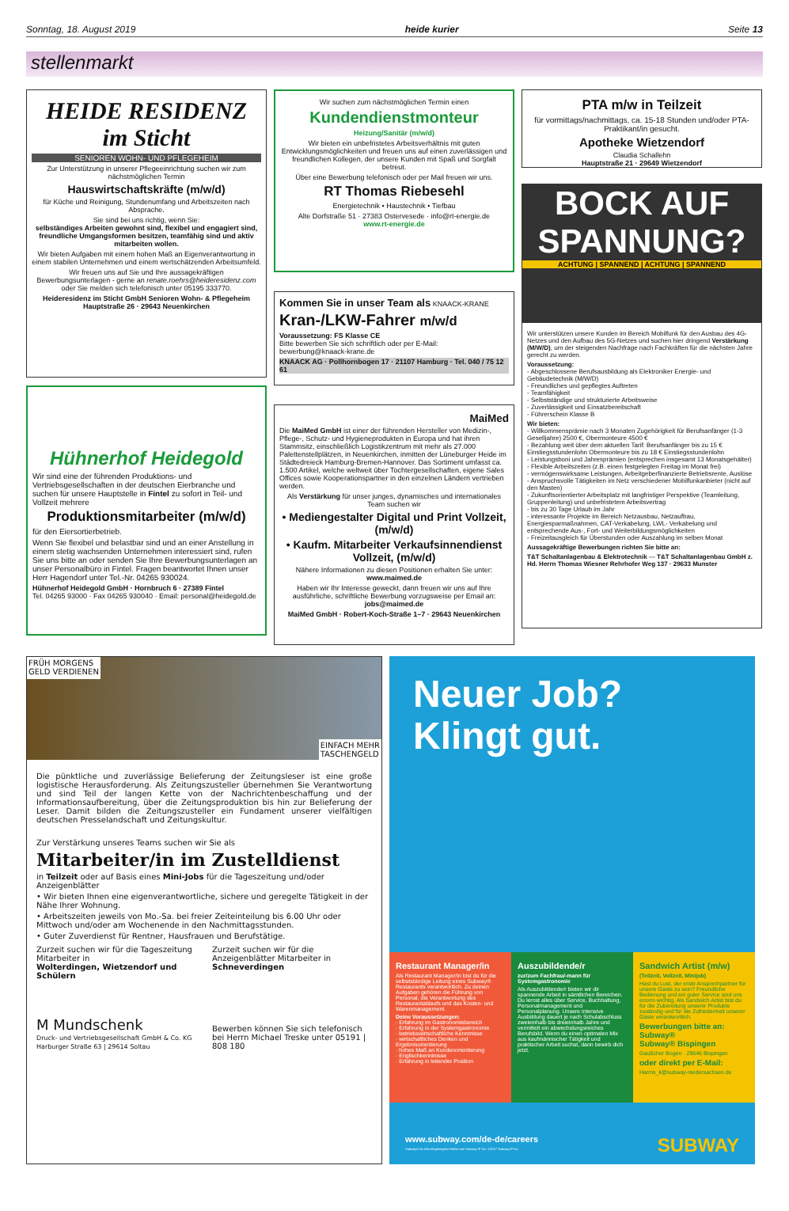Sonntag, 18. August 2019 heide kurier Seite 13
stellenmarkt
HEIDE RESIDENZ im Sticht
SENIOREN WOHN- UND PFLEGEHEIM
Zur Unterstützung in unserer Pflegeeinrichtung suchen wir zum nächstmöglichen Termin
Hauswirtschaftskräfte (m/w/d)
für Küche und Reinigung, Stundenumfang und Arbeitszeiten nach Absprache.
Sie sind bei uns richtig, wenn Sie:
selbständiges Arbeiten gewohnt sind, flexibel und engagiert sind, freundliche Umgangsformen besitzen, teamfähig sind und aktiv mitarbeiten wollen.
Wir bieten Aufgaben mit einem hohen Maß an Eigenverantwortung in einem stabilen Unternehmen und einem wertschätzenden Arbeitsumfeld.
Wir freuen uns auf Sie und Ihre aussagekräftigen Bewerbungsunterlagen - gerne an renate.roehrs@heideresidenz.com oder Sie melden sich telefonisch unter 05195 333770.
Heideresidenz im Sticht GmbH Senioren Wohn- & Pflegeheim Hauptstraße 26 · 29643 Neuenkirchen
Hühnerhof Heidegold
Wir sind eine der führenden Produktions- und Vertriebsgesellschaften in der deutschen Eierbranche und suchen für unsere Hauptstelle in Fintel zu sofort in Teil- und Vollzeit mehrere
Produktionsmitarbeiter (m/w/d)
für den Eiersortierbetrieb.
Wenn Sie flexibel und belastbar sind und an einer Anstellung in einem stetig wachsenden Unternehmen interessiert sind, rufen Sie uns bitte an oder senden Sie Ihre Bewerbungsunterlagen an unser Personalbüro in Fintel. Fragen beantwortet Ihnen unser Herr Hagendorf unter Tel.-Nr. 04265 930024.
Hühnerhof Heidegold GmbH · Hornbruch 6 · 27389 Fintel
Tel. 04265 93000 · Fax 04265 930040 · Email: personal@heidegold.de
Wir suchen zum nächstmöglichen Termin einen
Kundendienstmonteur
Heizung/Sanitär (m/w/d)
Wir bieten ein unbefristetes Arbeitsverhältnis mit guten Entwicklungsmöglichkeiten und freuen uns auf einen zuverlässigen und freundlichen Kollegen, der unsere Kunden mit Spaß und Sorgfalt betreut.
Über eine Bewerbung telefonisch oder per Mail freuen wir uns.
RT Thomas Riebesehl
Energietechnik • Haustechnik • Tiefbau
Alte Dorfstraße 51 · 27383 Ostervesede · info@rt-energie.de
www.rt-energie.de
Kommen Sie in unser Team als KNAACK-KRANE
Kran-/LKW-Fahrer m/w/d
Voraussetzung: FS Klasse CE
Bitte bewerben Sie sich schriftlich oder per E-Mail:
bewerbung@knaack-krane.de
KNAACK AG · Pollhornbogen 17 · 21107 Hamburg · Tel. 040 / 75 12 61
MaiMed
Die MaiMed GmbH ist einer der führenden Hersteller von Medizin-, Pflege-, Schutz- und Hygieneprodukten in Europa und hat ihren Stammsitz, einschließlich Logistikzentrum mit mehr als 27.000 Palettenstellplätzen, in Neuenkirchen, inmitten der Lüneburger Heide im Städtedreieck Hamburg-Bremen-Hannover. Das Sortiment umfasst ca. 1.500 Artikel, welche weltweit über Tochtergesellschaften, eigene Sales Offices sowie Kooperationspartner in den einzelnen Ländern vertrieben werden.
Als Verstärkung für unser junges, dynamisches und internationales Team suchen wir
• Mediengestalter Digital und Print Vollzeit, (m/w/d)
• Kaufm. Mitarbeiter Verkaufsinnendienst Vollzeit, (m/w/d)
Nähere Informationen zu diesen Positionen erhalten Sie unter: www.maimed.de
Haben wir Ihr Interesse geweckt, dann freuen wir uns auf Ihre ausführliche, schriftliche Bewerbung vorzugsweise per Email an: jobs@maimed.de
MaiMed GmbH · Robert-Koch-Straße 1–7 · 29643 Neuenkirchen
PTA m/w in Teilzeit
für vormittags/nachmittags, ca. 15-18 Stunden und/oder PTA-Praktikant/in gesucht.
Apotheke Wietzendorf
Claudia Schallehn
Hauptstraße 21 · 29649 Wietzendorf
BOCK AUF SPANNUNG?
ACHTUNG | SPANNEND | ACHTUNG | SPANNEND
Wir unterstützen unsere Kunden im Bereich Mobilfunk für den Ausbau des 4G-Netzes und den Aufbau des 5G-Netzes und suchen hier dringend Verstärkung (M/W/D), um der steigenden Nachfrage nach Fachkräften für die nächsten Jahre gerecht zu werden.
Voraussetzung:
- Abgeschlossene Berufsausbildung als Elektroniker Energie- und Gebäudetechnik (M/W/D)
- Freundliches und gepflegtes Auftreten
- Teamfähigkeit
- Selbstständige und strukturierte Arbeitsweise
- Zuverlässigkeit und Einsatzbereitschaft
- Führerschein Klasse B
Wir bieten:
- Willkommensprämie nach 3 Monaten Zugehörigkeit für Berufsanfänger (1-3 Geselljahre) 2500 €, Obermonteure 4500 €
- Bezahlung weit über dem aktuellen Tarif: Berufsanfänger bis zu 15 € Einstiegsstundenlohn Obermonteure bis zu 18 € Einstiegsstundenlohn
- Leistungsboni und Jahresprämien (entsprechen insgesamt 13 Monatsgehälter)
- Flexible Arbeitszeiten (z.B. einen festgelegten Freitag im Monat frei)
- vermögenswirksame Leistungen, Arbeitgeberfinanzierte Betriebsrente, Auslöse
- Anspruchsvolle Tätigkeiten im Netz verschiedener Mobilfunkanbieter (nicht auf den Masten)
- Zukunftsorientierter Arbeitsplatz mit langfristiger Perspektive (Teamleitung, Gruppenleitung) und unbefristetem Arbeitsvertrag
- bis zu 30 Tage Urlaub im Jahr
- interessante Projekte im Bereich Netzausbau, Netzaufbau, Energiesparmaßnahmen, CAT-Verkabelung, LWL- Verkabelung und entsprechende Aus-, Fort- und Weiterbildungsmöglichkeiten
- Freizeitausgleich für Überstunden oder Auszahlung im selben Monat
Aussagekräftige Bewerbungen richten Sie bitte an:
T&T Schaltanlagenbau & Elektrotechnik — T&T Schaltanlagenbau GmbH z. Hd. Herrn Thomas Wiesner Rehrhofer Weg 137 · 29633 Munster
FRÜH MORGENS
GELD VERDIENEN EINFACH MEHR
TASCHENGELD
Die pünktliche und zuverlässige Belieferung der Zeitungsleser ist eine große logistische Herausforderung. Als Zeitungszusteller übernehmen Sie Verantwortung und sind Teil der langen Kette von der Nachrichtenbeschaffung und der Informationsaufbereitung, über die Zeitungsproduktion bis hin zur Belieferung der Leser. Damit bilden die Zeitungszusteller ein Fundament unserer vielfältigen deutschen Presselandschaft und Zeitungskultur.
Zur Verstärkung unseres Teams suchen wir Sie als
Mitarbeiter/in im Zustelldienst
in Teilzeit oder auf Basis eines Mini-Jobs für die Tageszeitung und/oder Anzeigenblätter
• Wir bieten Ihnen eine eigenverantwortliche, sichere und geregelte Tätigkeit in der Nähe Ihrer Wohnung.
• Arbeitszeiten jeweils von Mo.-Sa. bei freier Zeiteinteilung bis 6.00 Uhr oder Mittwoch und/oder am Wochenende in den Nachmittagsstunden.
• Guter Zuverdienst für Rentner, Hausfrauen und Berufstätige.
Zurzeit suchen wir für die Tageszeitung Mitarbeiter in
Wolterdingen, Wietzendorf und Schülern
Zurzeit suchen wir für die Anzeigenblätter Mitarbeiter in
Schneverdingen
M Mundschenk
Druck- und Vertriebsgesellschaft GmbH & Co. KG
Harburger Straße 63 | 29614 Soltau
Bewerben können Sie sich telefonisch bei Herrn Michael Treske unter 05191 | 808 180
Neuer Job?
Klingt gut.
Restaurant Manager/in
Als Restaurant Manager/in bist du für die selbstständige Leitung eines Subway® Restaurants verantwortlich. Zu deinen Aufgaben gehören die Führung von Personal, die Verantwortung des Restaurantablaufs und das Kosten- und Warenmanagement.
Deine Voraussetzungen:
· Erfahrung im Gastronomiebereich
· Erfahrung in der Systemgastronomie
· betriebswirtschaftliche Kenntnisse
· wirtschaftliches Denken und Ergebnisorientierung
· hohes Maß an Kundenorientierung
· Englischkenntnisse
· Erfahrung in leitender Position
Auszubildende/r
zur/zum Fachfrau/-mann für Systemgastronomie
Als Auszubildende/r bieten wir dir spannende Arbeit in sämtlichen Bereichen. Du lernst alles über Service, Buchhaltung, Personalmanagement und Personalplanung. Unsere intensive Ausbildung dauert je nach Schulabschluss zweieinhalb bis dreieinhalb Jahre und vermittelt ein abwechslungsreiches Berufsbild. Wenn du einen optimalen Mix aus kaufmännischer Tätigkeit und praktischer Arbeit suchst, dann bewirb dich jetzt.
Sandwich Artist (m/w)
(Teilzeit, Vollzeit, Minijob)
Hast du Lust, der erste Ansprechpartner für unsere Gäste zu sein? Freundliche Bedienung und ein guter Service sind uns enorm wichtig. Als Sandwich Artist bist du für die Zubereitung unserer Produkte zuständig und für die Zufriedenheit unserer Gäste verantwortlich.
Bewerbungen bitte an:
Subway®
Subway® Bispingen
Gaußcher Bogen · 29646 Bispingen
oder direkt per E-Mail:
Harms_k@subway-niedersachsen.de
www.subway.com/de-de/careers
Subway® ist eine eingetragene Marke von Subway IP Inc. ©2017 Subway IP Inc.
SUBWAY